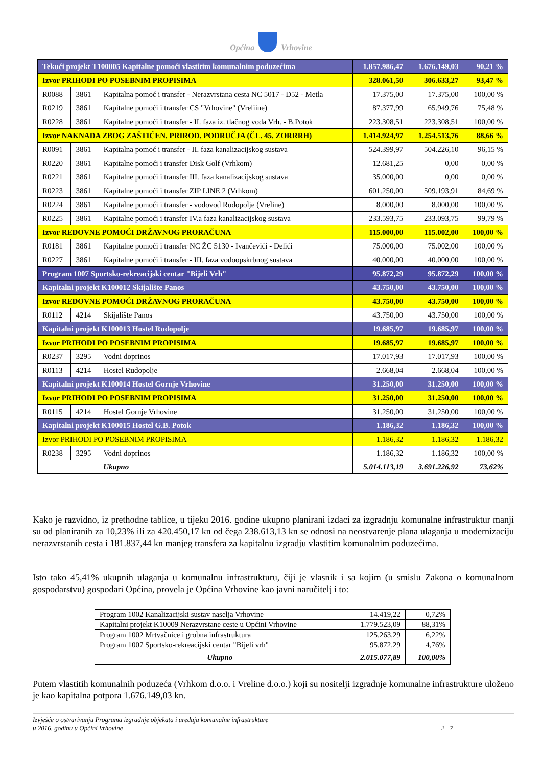Općina Vrhovine
| Tekući projekt T100005 Kapitalne pomoći vlastitim komunalnim poduzećima | | | 1.857.986,47 | 1.676.149,03 | 90,21 % |
| Izvor PRIHODI PO POSEBNIM PROPISIMA | | | 328.061,50 | 306.633,27 | 93,47 % |
| R0088 | 3861 | Kapitalna pomoć i transfer - Nerazvrstana cesta NC 5017 - D52 - Metla | 17.375,00 | 17.375,00 | 100,00 % |
| R0219 | 3861 | Kapitalne pomoći i transfer CS "Vrhovine" (Vreliine) | 87.377,99 | 65.949,76 | 75,48 % |
| R0228 | 3861 | Kapitalne pomoći i transfer - II. faza iz. tlačnog voda Vrh. - B.Potok | 223.308,51 | 223.308,51 | 100,00 % |
| Izvor NAKNADA ZBOG ZAŠTIĆEN. PRIROD. PODRUČJA (ČL. 45. ZORRRH) | | | 1.414.924,97 | 1.254.513,76 | 88,66 % |
| R0091 | 3861 | Kapitalna pomoć i transfer - II. faza kanalizacijskog sustava | 524.399,97 | 504.226,10 | 96,15 % |
| R0220 | 3861 | Kapitalne pomoći i transfer Disk Golf (Vrhkom) | 12.681,25 | 0,00 | 0,00 % |
| R0221 | 3861 | Kapitalne pomoći i transfer III. faza kanalizacijskog sustava | 35.000,00 | 0,00 | 0,00 % |
| R0223 | 3861 | Kapitalne pomoći i transfer ZIP LINE 2 (Vrhkom) | 601.250,00 | 509.193,91 | 84,69 % |
| R0224 | 3861 | Kapitalne pomoći i transfer - vodovod Rudopolje (Vreline) | 8.000,00 | 8.000,00 | 100,00 % |
| R0225 | 3861 | Kapitalne pomoći i transfer IV.a faza kanalizacijskog sustava | 233.593,75 | 233.093,75 | 99,79 % |
| Izvor REDOVNE POMOĆI DRŽAVNOG PRORAČUNA | | | 115.000,00 | 115.002,00 | 100,00 % |
| R0181 | 3861 | Kapitalne pomoći i transfer NC ŽC 5130 - Ivančevići - Delići | 75.000,00 | 75.002,00 | 100,00 % |
| R0227 | 3861 | Kapitalne pomoći i transfer - III. faza vodoopskrbnog sustava | 40.000,00 | 40.000,00 | 100,00 % |
| Program 1007 Sportsko-rekreacijski centar "Bijeli Vrh" | | | 95.872,29 | 95.872,29 | 100,00 % |
| Kapitalni projekt K100012 Skijalište Panos | | | 43.750,00 | 43.750,00 | 100,00 % |
| Izvor REDOVNE POMOĆI DRŽAVNOG PRORAČUNA | | | 43.750,00 | 43.750,00 | 100,00 % |
| R0112 | 4214 | Skijalište Panos | 43.750,00 | 43.750,00 | 100,00 % |
| Kapitalni projekt K100013 Hostel Rudopolje | | | 19.685,97 | 19.685,97 | 100,00 % |
| Izvor PRIHODI PO POSEBNIM PROPISIMA | | | 19.685,97 | 19.685,97 | 100,00 % |
| R0237 | 3295 | Vodni doprinos | 17.017,93 | 17.017,93 | 100,00 % |
| R0113 | 4214 | Hostel Rudopolje | 2.668,04 | 2.668,04 | 100,00 % |
| Kapitalni projekt K100014 Hostel Gornje Vrhovine | | | 31.250,00 | 31.250,00 | 100,00 % |
| Izvor PRIHODI PO POSEBNIM PROPISIMA | | | 31.250,00 | 31.250,00 | 100,00 % |
| R0115 | 4214 | Hostel Gornje Vrhovine | 31.250,00 | 31.250,00 | 100,00 % |
| Kapitalni projekt K100015 Hostel G.B. Potok | | | 1.186,32 | 1.186,32 | 100,00 % |
| Izvor PRIHODI PO POSEBNIM PROPISIMA | | | 1.186,32 | 1.186,32 | 1.186,32 |
| R0238 | 3295 | Vodni doprinos | 1.186,32 | 1.186,32 | 100,00 % |
| | | Ukupno | 5.014.113,19 | 3.691.226,92 | 73,62% |
Kako je razvidno, iz prethodne tablice, u tijeku 2016. godine ukupno planirani izdaci za izgradnju komunalne infrastruktur manji su od planiranih za 10,23% ili za 420.450,17 kn od čega 238.613,13 kn se odnosi na neostvarenje plana ulaganja u modernizaciju nerazvrstanih cesta i 181.837,44 kn manjeg transfera za kapitalnu izgradju vlastitim komunalnim poduzećima.
Isto tako 45,41% ukupnih ulaganja u komunalnu infrastrukturu, čiji je vlasnik i sa kojim (u smislu Zakona o komunalnom gospodarstvu) gospodari Općina, provela je Općina Vrhovine kao javni naručitelj i to:
| Program 1002 Kanalizacijski sustav naselja Vrhovine | 14.419,22 | 0,72% |
| Kapitalni projekt K10009 Nerazvrstane ceste u Općini Vrhovine | 1.779.523,09 | 88,31% |
| Program 1002 Mrtvačnice i grobna infrastruktura | 125.263,29 | 6,22% |
| Program 1007 Sportsko-rekreacijski centar "Bijeli vrh" | 95.872,29 | 4,76% |
| Ukupno | 2.015.077,89 | 100,00% |
Putem vlastitih komunalnih poduzeća (Vrhkom d.o.o. i Vreline d.o.o.) koji su nositelji izgradnje komunalne infrastrukture uloženo je kao kapitalna potpora 1.676.149,03 kn.
Izvješće o ostvarivanju Programa izgradnje objekata i uređaja komunalne infrastrukture
u 2016. godinu u Općini Vrhovine 2 | 7